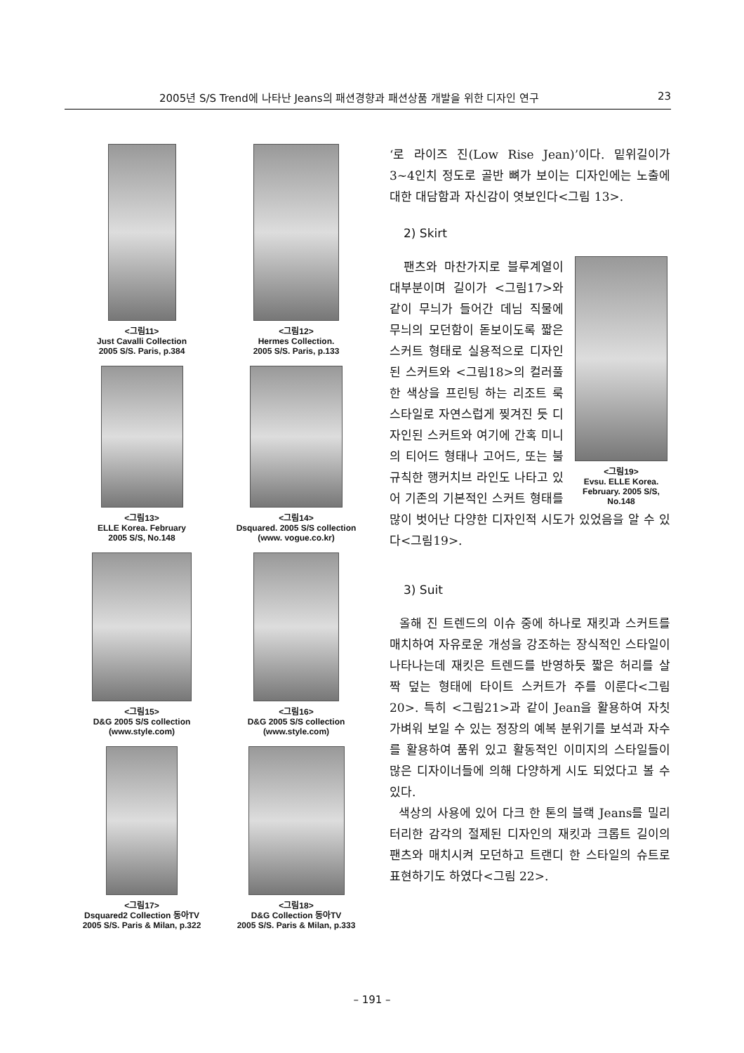2005년 S/S Trend에 나타난 Jeans의 패션경향과 패션상품 개발을 위한 디자인 연구 23
<그림11>
Just Cavalli Collection
2005 S/S. Paris, p.384
<그림12>
Hermes Collection.
2005 S/S. Paris, p.133
<그림13>
ELLE Korea. February
2005 S/S, No.148
<그림14>
Dsquared. 2005 S/S collection
(www. vogue.co.kr)
<그림15>
D&G 2005 S/S collection
(www.style.com)
<그림16>
D&G 2005 S/S collection
(www.style.com)
<그림17>
Dsquared2 Collection 동아TV
2005 S/S. Paris & Milan, p.322
<그림18>
D&G Collection 동아TV
2005 S/S. Paris & Milan, p.333
‘로 라이즈 진(Low Rise Jean)’이다. 밑위길이가 3~4인치 정도로 골반 뼈가 보이는 디자인에는 노출에 대한 대담함과 자신감이 엿보인다<그림 13>.
2) Skirt
<그림19>
Evsu. ELLE Korea.
February. 2005 S/S,
No.148
팬츠와 마찬가지로 블루계열이 대부분이며 길이가 <그림17>와 같이 무늬가 들어간 데님 직물에 무늬의 모던함이 돋보이도록 짧은 스커트 형태로 실용적으로 디자인된 스커트와 <그림18>의 컬러풀한 색상을 프린팅 하는 리조트 룩 스타일로 자연스럽게 찢겨진 듯 디자인된 스커트와 여기에 간혹 미니의 티어드 형태나 고어드, 또는 불규칙한 행커치브 라인도 나타고 있어 기존의 기본적인 스커트 형태를 많이 벗어난 다양한 디자인적 시도가 있었음을 알 수 있다<그림19>.
3) Suit
올해 진 트렌드의 이슈 중에 하나로 재킷과 스커트를 매치하여 자유로운 개성을 강조하는 장식적인 스타일이 나타나는데 재킷은 트렌드를 반영하듯 짧은 허리를 살짝 덮는 형태에 타이트 스커트가 주를 이룬다<그림20>. 특히 <그림21>과 같이 Jean을 활용하여 자칫 가벼워 보일 수 있는 정장의 예복 분위기를 보석과 자수를 활용하여 품위 있고 활동적인 이미지의 스타일들이 많은 디자이너들에 의해 다양하게 시도 되었다고 볼 수 있다.
색상의 사용에 있어 다크 한 톤의 블랙 Jeans를 밀리터리한 감각의 절제된 디자인의 재킷과 크롭트 길이의 팬츠와 매치시켜 모던하고 트랜디 한 스타일의 슈트로 표현하기도 하였다<그림 22>.
– 191 –